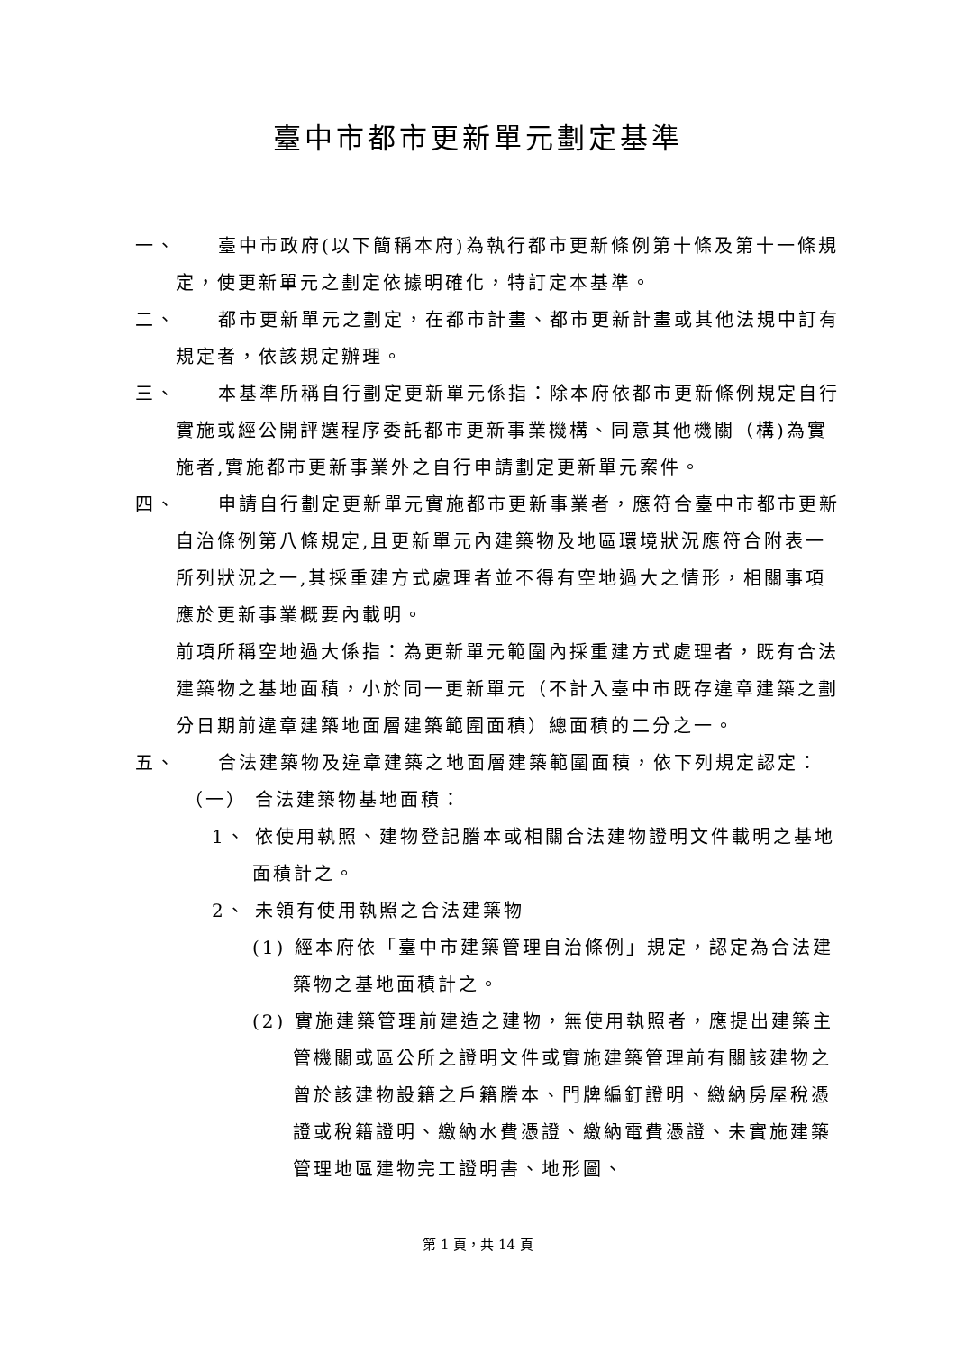臺中市都市更新單元劃定基準
一、　　臺中市政府(以下簡稱本府)為執行都市更新條例第十條及第十一條規定，使更新單元之劃定依據明確化，特訂定本基準。
二、　　都市更新單元之劃定，在都市計畫、都市更新計畫或其他法規中訂有規定者，依該規定辦理。
三、　　本基準所稱自行劃定更新單元係指：除本府依都市更新條例規定自行實施或經公開評選程序委託都市更新事業機構、同意其他機關（構)為實施者,實施都市更新事業外之自行申請劃定更新單元案件。
四、　　申請自行劃定更新單元實施都市更新事業者，應符合臺中市都市更新自治條例第八條規定,且更新單元內建築物及地區環境狀況應符合附表一所列狀況之一,其採重建方式處理者並不得有空地過大之情形，相關事項應於更新事業概要內載明。
前項所稱空地過大係指：為更新單元範圍內採重建方式處理者，既有合法建築物之基地面積，小於同一更新單元（不計入臺中市既存違章建築之劃分日期前違章建築地面層建築範圍面積）總面積的二分之一。
五、　　合法建築物及違章建築之地面層建築範圍面積，依下列規定認定：
（一） 合法建築物基地面積：
1、 依使用執照、建物登記謄本或相關合法建物證明文件載明之基地面積計之。
2、 未領有使用執照之合法建築物
(1) 經本府依「臺中市建築管理自治條例」規定，認定為合法建築物之基地面積計之。
(2) 實施建築管理前建造之建物，無使用執照者，應提出建築主管機關或區公所之證明文件或實施建築管理前有關該建物之曾於該建物設籍之戶籍謄本、門牌編釘證明、繳納房屋稅憑證或稅籍證明、繳納水費憑證、繳納電費憑證、未實施建築管理地區建物完工證明書、地形圖、
第 1 頁，共 14 頁